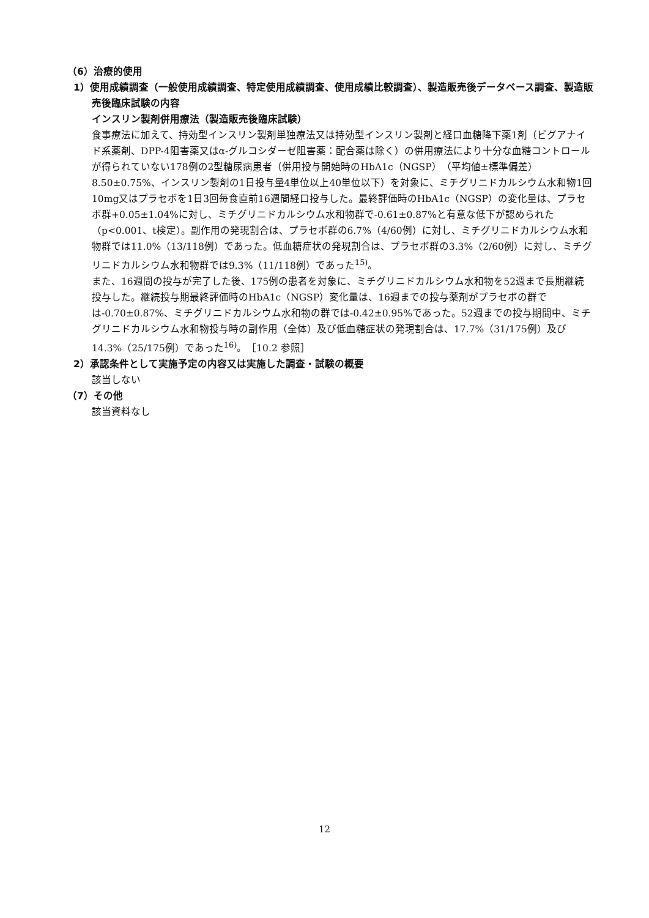（6）治療的使用
1）使用成績調査（一般使用成績調査、特定使用成績調査、使用成績比較調査）、製造販売後データベース調査、製造販売後臨床試験の内容
インスリン製剤併用療法（製造販売後臨床試験）
食事療法に加えて、持効型インスリン製剤単独療法又は持効型インスリン製剤と経口血糖降下薬1剤（ビグアナイド系薬剤、DPP-4阻害薬又はα-グルコシダーゼ阻害薬：配合薬は除く）の併用療法により十分な血糖コントロールが得られていない178例の2型糖尿病患者（併用投与開始時のHbA1c（NGSP）（平均値±標準偏差）8.50±0.75%、インスリン製剤の1日投与量4単位以上40単位以下）を対象に、ミチグリニドカルシウム水和物1回10mg又はプラセボを1日3回毎食直前16週間経口投与した。最終評価時のHbA1c（NGSP）の変化量は、プラセボ群+0.05±1.04%に対し、ミチグリニドカルシウム水和物群で-0.61±0.87%と有意な低下が認められた（p<0.001、t検定）。副作用の発現割合は、プラセボ群の6.7%（4/60例）に対し、ミチグリニドカルシウム水和物群では11.0%（13/118例）であった。低血糖症状の発現割合は、プラセボ群の3.3%（2/60例）に対し、ミチグリニドカルシウム水和物群では9.3%（11/118例）であった<sup>15)</sup>。
また、16週間の投与が完了した後、175例の患者を対象に、ミチグリニドカルシウム水和物を52週まで長期継続投与した。継続投与期最終評価時のHbA1c（NGSP）変化量は、16週までの投与薬剤がプラセボの群では-0.70±0.87%、ミチグリニドカルシウム水和物の群では-0.42±0.95%であった。52週までの投与期間中、ミチグリニドカルシウム水和物投与時の副作用（全体）及び低血糖症状の発現割合は、17.7%（31/175例）及び14.3%（25/175例）であった<sup>16)</sup>。［10.2 参照］
2）承認条件として実施予定の内容又は実施した調査・試験の概要
該当しない
（7）その他
該当資料なし
12